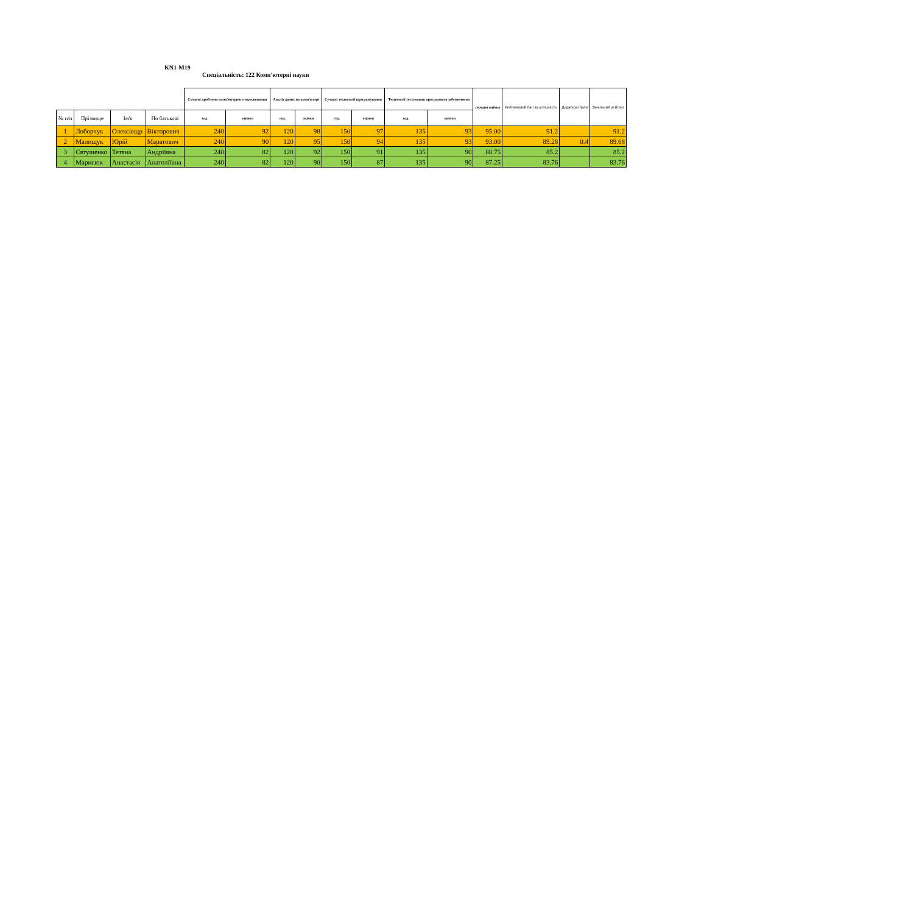KN1-M19
Спеціальність: 122 Комп'ютерні науки
| | | | | Сучасні проблеми комп'ютерного моделювання | | Аналіз даних на комп'ютері | | Сучасні технології програмування | | Технології тестування програмного забезпечення | | середня оцінка | Рейтинговий бал за успішність | Додаткові бали | Загальний рейтинг |
| --- | --- | --- | --- | --- | --- | --- | --- | --- | --- | --- | --- | --- | --- | --- | --- |
| № п/п | Прізвище | Ім'я | По батькові | год. | оцінки | год. | оцінки | год. | оцінки | год. | оцінки | | | | |
| 1 | Лоборчук | Олександр | Вікторович | 240 | 92 | 120 | 98 | 150 | 97 | 135 | 93 | 95.00 | 91.2 | | 91.2 |
| 2 | Малищук | Юрій | Маратович | 240 | 90 | 120 | 95 | 150 | 94 | 135 | 93 | 93.00 | 89.28 | 0.4 | 89.68 |
| 3 | Євтушенко | Тетяна | Андріївна | 240 | 82 | 120 | 92 | 150 | 91 | 135 | 90 | 88.75 | 85.2 | | 85.2 |
| 4 | Марисюк | Анастасія | Анатоліївна | 240 | 82 | 120 | 90 | 150 | 87 | 135 | 90 | 87.25 | 83.76 | | 83.76 |